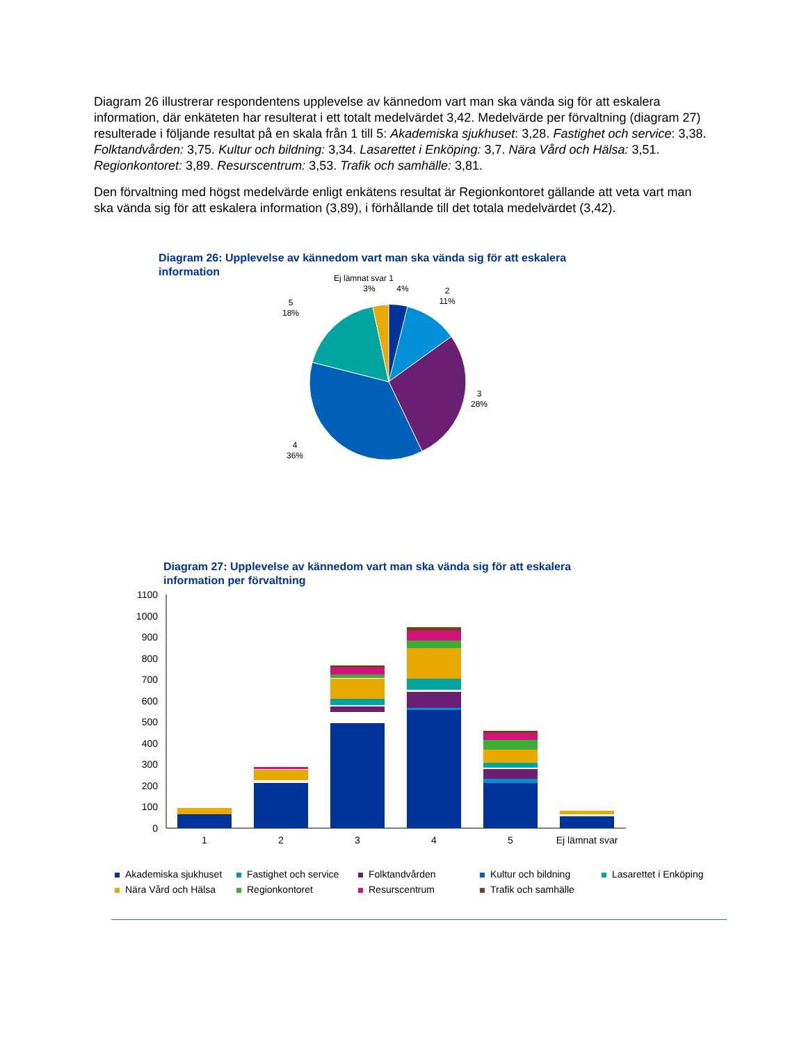Diagram 26 illustrerar respondentens upplevelse av kännedom vart man ska vända sig för att eskalera information, där enkäteten har resulterat i ett totalt medelvärdet 3,42. Medelvärde per förvaltning (diagram 27) resulterade i följande resultat på en skala från 1 till 5: Akademiska sjukhuset: 3,28. Fastighet och service: 3,38. Folktandvården: 3,75. Kultur och bildning: 3,34. Lasarettet i Enköping: 3,7. Nära Vård och Hälsa: 3,51. Regionkontoret: 3,89. Resurscentrum: 3,53. Trafik och samhälle: 3,81.
Den förvaltning med högst medelvärde enligt enkätens resultat är Regionkontoret gällande att veta vart man ska vända sig för att eskalera information (3,89), i förhållande till det totala medelvärdet (3,42).
Diagram 26: Upplevelse av kännedom vart man ska vända sig för att eskalera
information
Ej lämnat svar 1
3%
4%
2
11%
5
18%
3
28%
4
36%
Diagram 27: Upplevelse av kännedom vart man ska vända sig för att eskalera
information per förvaltning
1100
1000
900
800
700
600
500
400
300
200
100
0
1
2
3
4
5
Ej lämnat svar
Akademiska sjukhuset
Fastighet och service
Folktandvården
Kultur och bildning
Lasarettet i Enköping
Nära Vård och Hälsa
Regionkontoret
Resurscentrum
Trafik och samhälle